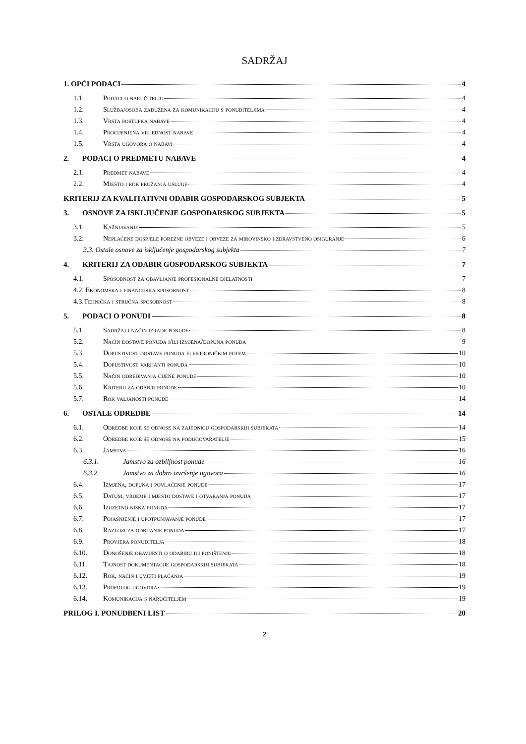SADRŽAJ
1. OPĆI PODACI 4
1.1. Podaci o naručitelju 4
1.2. Služba/osoba zadužena za komunikaciju s ponuditeljima 4
1.3. Vrsta postupka nabave 4
1.4. Procijenjena vrijednost nabave 4
1.5. Vrsta ugovora o nabavi 4
2. PODACI O PREDMETU NABAVE 4
2.1. Predmet nabave 4
2.2. Mjesto i rok pružanja usluge 4
KRITERIJ ZA KVALITATIVNI ODABIR GOSPODARSKOG SUBJEKTA 5
3. OSNOVE ZA ISKLJUČENJE GOSPODARSKOG SUBJEKTA 5
3.1. Kažnjavanje 5
3.2. Neplaćene dospjele porezne obveze i obveze za mirovinsko i zdravstveno osiguranje 6
3.3. Ostale osnove za isključenje gospodarskog subjekta 7
4. KRITERIJ ZA ODABIR GOSPODARSKOG SUBJEKTA 7
4.1. Sposobnost za obavljanje profesionalne djelatnosti 7
4.2. Ekonomska i financijska sposobnost 8
4.3.Tehnička i stručna sposobnost 8
5. PODACI O PONUDI 8
5.1. Sadržaj i način izrade ponude 8
5.2. Način dostave ponuda i/ili izmjena/dopuna ponuda 9
5.3. Dopustivost dostave ponuda elektroničkim putem 10
5.4. Dopustivost varijanti ponuda 10
5.5. Način određivanja cijene ponude 10
5.6. Kriterij za odabir ponude 10
5.7. Rok valjanosti ponude 14
6. OSTALE ODREDBE 14
6.1. Odredbe koje se odnose na zajednicu gospodarskih subjekata 14
6.2. Odredbe koje se odnose na podugovaratelje 15
6.3. Jamstva 16
6.3.1. Jamstvo za ozbiljnost ponude 16
6.3.2. Jamstvo za dobro izvršenje ugovora 16
6.4. Izmjena, dopuna i povlačenje ponude 17
6.5. Datum, vrijeme i mjesto dostave i otvaranja ponuda 17
6.6. Izuzetno niska ponuda 17
6.7. Pojašnjenje i upotpunjavanje ponude 17
6.8. Razlozi za odbijanje ponuda 17
6.9. Provjera ponuditelja 18
6.10. Donošenje obavijesti o odabiru ili poništenju 18
6.11. Tajnost dokumentacije gospodarskih subjekata 18
6.12. Rok, način i uvjeti plaćanja 19
6.13. Prijedlog ugovora 19
6.14. Komunikacija s naručiteljem 19
PRILOG I. PONUDBENI LIST 20
2